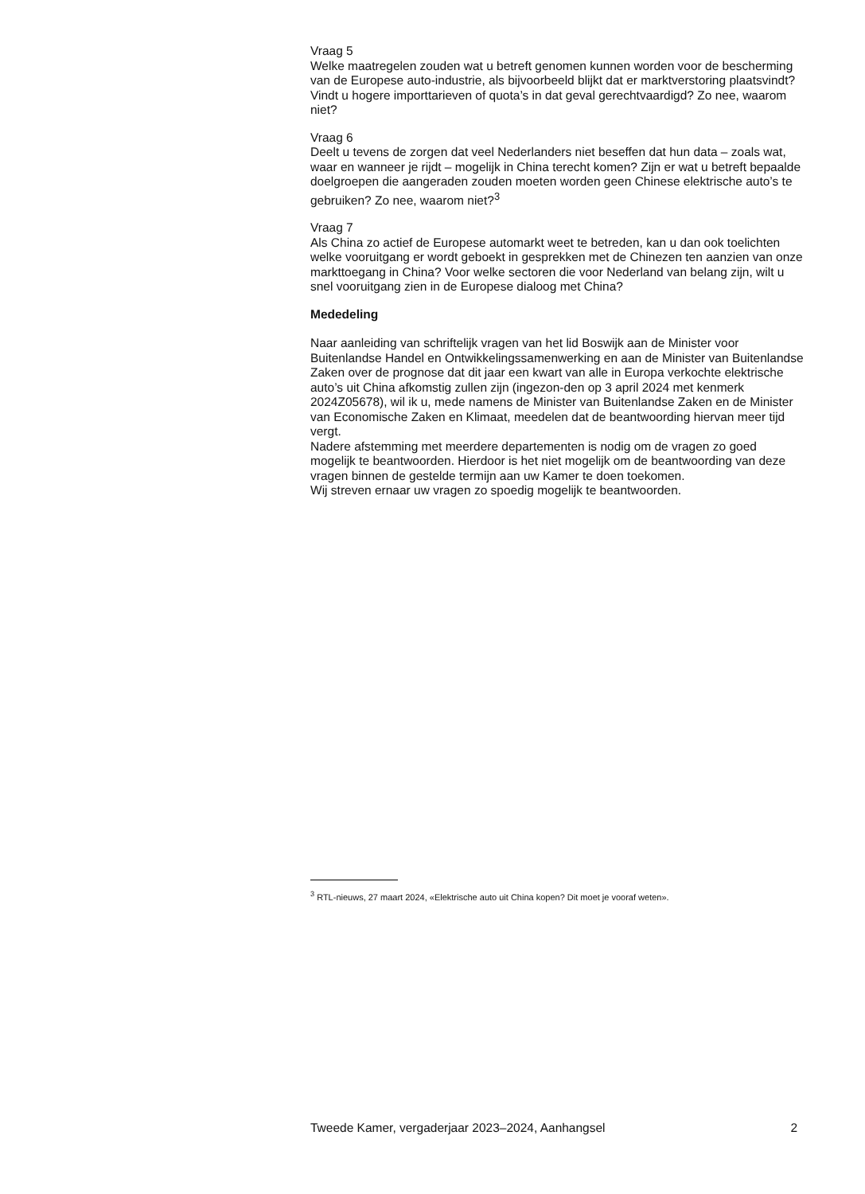Vraag 5
Welke maatregelen zouden wat u betreft genomen kunnen worden voor de bescherming van de Europese auto-industrie, als bijvoorbeeld blijkt dat er marktverstoring plaatsvindt? Vindt u hogere importtarieven of quota’s in dat geval gerechtvaardigd? Zo nee, waarom niet?
Vraag 6
Deelt u tevens de zorgen dat veel Nederlanders niet beseffen dat hun data – zoals wat, waar en wanneer je rijdt – mogelijk in China terecht komen? Zijn er wat u betreft bepaalde doelgroepen die aangeraden zouden moeten worden geen Chinese elektrische auto’s te gebruiken? Zo nee, waarom niet?<sup>3</sup>
Vraag 7
Als China zo actief de Europese automarkt weet te betreden, kan u dan ook toelichten welke vooruitgang er wordt geboekt in gesprekken met de Chinezen ten aanzien van onze markttoegang in China? Voor welke sectoren die voor Nederland van belang zijn, wilt u snel vooruitgang zien in de Europese dialoog met China?
Mededeling
Naar aanleiding van schriftelijk vragen van het lid Boswijk aan de Minister voor Buitenlandse Handel en Ontwikkelingssamenwerking en aan de Minister van Buitenlandse Zaken over de prognose dat dit jaar een kwart van alle in Europa verkochte elektrische auto’s uit China afkomstig zullen zijn (ingezon-den op 3 april 2024 met kenmerk 2024Z05678), wil ik u, mede namens de Minister van Buitenlandse Zaken en de Minister van Economische Zaken en Klimaat, meedelen dat de beantwoording hiervan meer tijd vergt.
Nadere afstemming met meerdere departementen is nodig om de vragen zo goed mogelijk te beantwoorden. Hierdoor is het niet mogelijk om de beantwoording van deze vragen binnen de gestelde termijn aan uw Kamer te doen toekomen.
Wij streven ernaar uw vragen zo spoedig mogelijk te beantwoorden.
<sup>3</sup> RTL-nieuws, 27 maart 2024, «Elektrische auto uit China kopen? Dit moet je vooraf weten».
Tweede Kamer, vergaderjaar 2023–2024, Aanhangsel 2